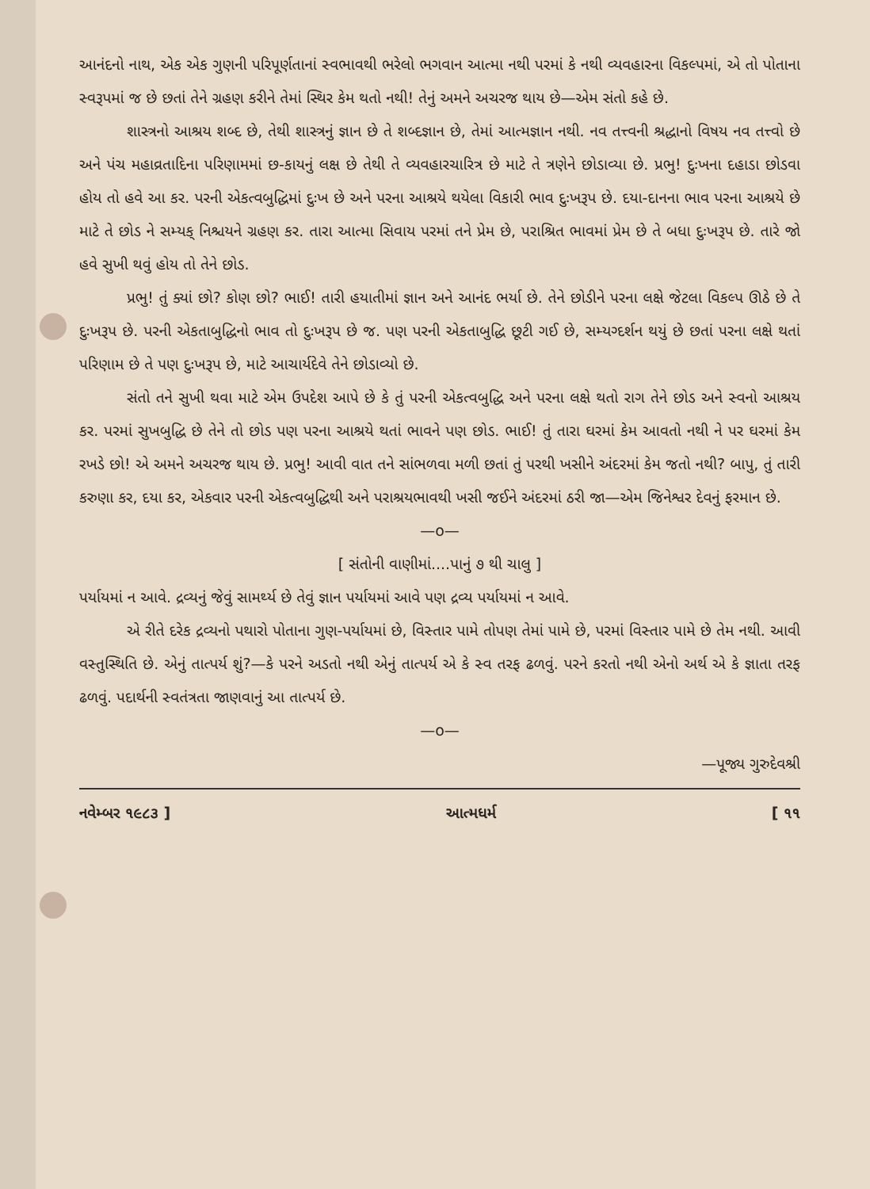આનંદનો નાથ, એક એક ગુણની પરિપૂર્ણતાનાં સ્વભાવથી ભરેલો ભગવાન આત્મા નથી પરમાં કે નથી વ્યવહારના વિકલ્પમાં, એ તો પોતાના સ્વરૂપમાં જ છે છતાં તેને ગ્રહણ કરીને તેમાં સ્થિર કેમ થતો નથી! તેનું અમને અચરજ થાય છે—એમ સંતો કહે છે.
શાસ્ત્રનો આશ્રય શબ્દ છે, તેથી શાસ્ત્રનું જ્ઞાન છે તે શબ્દજ્ઞાન છે, તેમાં આત્મજ્ઞાન નથી. નવ તત્ત્વની શ્રદ્ધાનો વિષય નવ તત્ત્વો છે અને પંચ મહાવ્રતાદિના પરિણામમાં છ-કાયનું લક્ષ છે તેથી તે વ્યવહારચારિત્ર છે માટે તે ત્રણેને છોડાવ્યા છે. પ્રભુ! દુઃખના દહાડા છોડવા હોય તો હવે આ કર. પરની એકત્વબુદ્ધિમાં દુઃખ છે અને પરના આશ્રયે થયેલા વિકારી ભાવ દુઃખરૂપ છે. દયા-દાનના ભાવ પરના આશ્રયે છે માટે તે છોડ ને સમ્યક્ નિશ્ચયને ગ્રહણ કર. તારા આત્મા સિવાય પરમાં તને પ્રેમ છે, પરાશ્રિત ભાવમાં પ્રેમ છે તે બધા દુઃખરૂપ છે. તારે જો હવે સુખી થવું હોય તો તેને છોડ.
પ્રભુ! તું ક્યાં છો? કોણ છો? ભાઈ! તારી હયાતીમાં જ્ઞાન અને આનંદ ભર્યા છે. તેને છોડીને પરના લક્ષે જેટલા વિકલ્પ ઊઠે છે તે દુઃખરૂપ છે. પરની એકતાબુદ્ધિનો ભાવ તો દુઃખરૂપ છે જ. પણ પરની એકતાબુદ્ધિ છૂટી ગઈ છે, સમ્યગ્દર્શન થયું છે છતાં પરના લક્ષે થતાં પરિણામ છે તે પણ દુઃખરૂપ છે, માટે આચાર્યદેવે તેને છોડાવ્યો છે.
સંતો તને સુખી થવા માટે એમ ઉપદેશ આપે છે કે તું પરની એકત્વબુદ્ધિ અને પરના લક્ષે થતો રાગ તેને છોડ અને સ્વનો આશ્રય કર. પરમાં સુખબુદ્ધિ છે તેને તો છોડ પણ પરના આશ્રયે થતાં ભાવને પણ છોડ. ભાઈ! તું તારા ઘરમાં કેમ આવતો નથી ને પર ઘરમાં કેમ રખડે છો! એ અમને અચરજ થાય છે. પ્રભુ! આવી વાત તને સાંભળવા મળી છતાં તું પરથી ખસીને અંદરમાં કેમ જતો નથી? બાપુ, તું તારી કરુણા કર, દયા કર, એકવાર પરની એકત્વબુદ્ધિથી અને પરાશ્રયભાવથી ખસી જઈને અંદરમાં ઠરી જા—એમ જિનેશ્વર દેવનું ફરમાન છે.
—o—
[ સંતોની વાણીમાં....પાનું ૭ થી ચાલુ ]
પર્યાયમાં ન આવે. દ્રવ્યનું જેવું સામર્થ્ય છે તેવું જ્ઞાન પર્યાયમાં આવે પણ દ્રવ્ય પર્યાયમાં ન આવે.
એ રીતે દરેક દ્રવ્યનો પથારો પોતાના ગુણ-પર્યાયમાં છે, વિસ્તાર પામે તોપણ તેમાં પામે છે, પરમાં વિસ્તાર પામે છે તેમ નથી. આવી વસ્તુસ્થિતિ છે. એનું તાત્પર્ય શું?—કે પરને અડતો નથી એનું તાત્પર્ય એ કે સ્વ તરફ ઢળવું. પરને કરતો નથી એનો અર્થ એ કે જ્ઞાતા તરફ ઢળવું. પદાર્થની સ્વતંત્રતા જાણવાનું આ તાત્પર્ય છે.
—o—
—પૂજ્ય ગુરુદેવશ્રી
નવેમ્બર ૧૯૮૩ ] આત્મધર્મ [ ૧૧